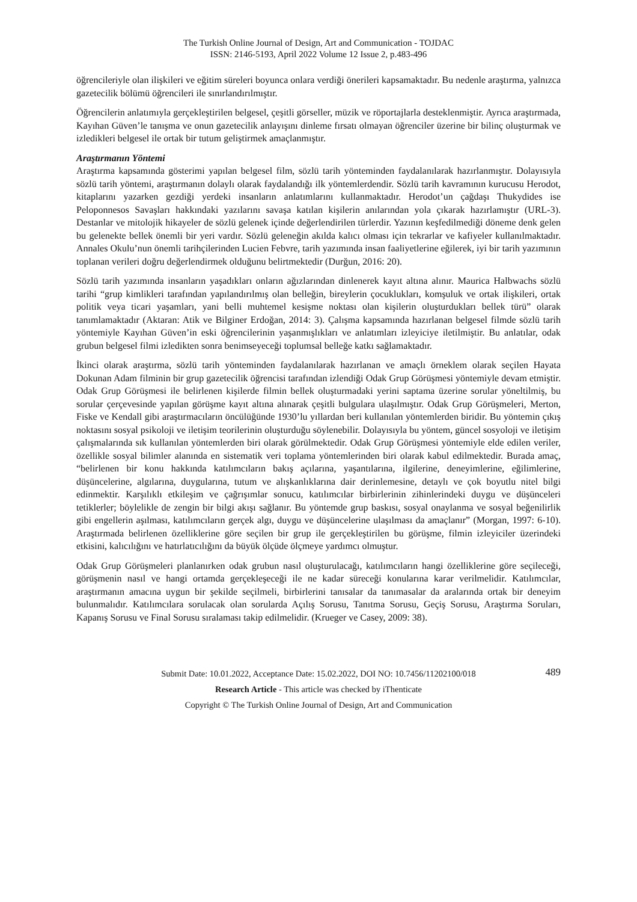The Turkish Online Journal of Design, Art and Communication - TOJDAC
ISSN: 2146-5193, April 2022 Volume 12 Issue 2, p.483-496
öğrencileriyle olan ilişkileri ve eğitim süreleri boyunca onlara verdiği önerileri kapsamaktadır. Bu nedenle araştırma, yalnızca gazetecilik bölümü öğrencileri ile sınırlandırılmıştır.
Öğrencilerin anlatımıyla gerçekleştirilen belgesel, çeşitli görseller, müzik ve röportajlarla desteklenmiştir. Ayrıca araştırmada, Kayıhan Güven’le tanışma ve onun gazetecilik anlayışını dinleme fırsatı olmayan öğrenciler üzerine bir bilinç oluşturmak ve izledikleri belgesel ile ortak bir tutum geliştirmek amaçlanmıştır.
Araştırmanın Yöntemi
Araştırma kapsamında gösterimi yapılan belgesel film, sözlü tarih yönteminden faydalanılarak hazırlanmıştır. Dolayısıyla sözlü tarih yöntemi, araştırmanın dolaylı olarak faydalandığı ilk yöntemlerdendir. Sözlü tarih kavramının kurucusu Herodot, kitaplarını yazarken gezdiği yerdeki insanların anlatımlarını kullanmaktadır. Herodot’un çağdaşı Thukydides ise Peloponnesos Savaşları hakkındaki yazılarını savaşa katılan kişilerin anılarından yola çıkarak hazırlamıştır (URL-3). Destanlar ve mitolojik hikayeler de sözlü gelenek içinde değerlendirilen türlerdir. Yazının keşfedilmediği döneme denk gelen bu gelenekte bellek önemli bir yeri vardır. Sözlü geleneğin akılda kalıcı olması için tekrarlar ve kafiyeler kullanılmaktadır. Annales Okulu’nun önemli tarihçilerinden Lucien Febvre, tarih yazımında insan faaliyetlerine eğilerek, iyi bir tarih yazımının toplanan verileri doğru değerlendirmek olduğunu belirtmektedir (Durğun, 2016: 20).
Sözlü tarih yazımında insanların yaşadıkları onların ağızlarından dinlenerek kayıt altına alınır. Maurica Halbwachs sözlü tarihi “grup kimlikleri tarafından yapılandırılmış olan belleğin, bireylerin çocuklukları, komşuluk ve ortak ilişkileri, ortak politik veya ticari yaşamları, yani belli muhtemel kesişme noktası olan kişilerin oluşturdukları bellek türü” olarak tanımlamaktadır (Aktaran: Atik ve Bilginer Erdoğan, 2014: 3). Çalışma kapsamında hazırlanan belgesel filmde sözlü tarih yöntemiyle Kayıhan Güven’in eski öğrencilerinin yaşanmışlıkları ve anlatımları izleyiciye iletilmiştir. Bu anlatılar, odak grubun belgesel filmi izledikten sonra benimseyeceği toplumsal belleğe katkı sağlamaktadır.
İkinci olarak araştırma, sözlü tarih yönteminden faydalanılarak hazırlanan ve amaçlı örneklem olarak seçilen Hayata Dokunan Adam filminin bir grup gazetecilik öğrencisi tarafından izlendiği Odak Grup Görüşmesi yöntemiyle devam etmiştir. Odak Grup Görüşmesi ile belirlenen kişilerde filmin bellek oluşturmadaki yerini saptama üzerine sorular yöneltilmiş, bu sorular çerçevesinde yapılan görüşme kayıt altına alınarak çeşitli bulgulara ulaşılmıştır. Odak Grup Görüşmeleri, Merton, Fiske ve Kendall gibi araştırmacıların öncülüğünde 1930’lu yıllardan beri kullanılan yöntemlerden biridir. Bu yöntemin çıkış noktasını sosyal psikoloji ve iletişim teorilerinin oluşturduğu söylenebilir. Dolayısıyla bu yöntem, güncel sosyoloji ve iletişim çalışmalarında sık kullanılan yöntemlerden biri olarak görülmektedir. Odak Grup Görüşmesi yöntemiyle elde edilen veriler, özellikle sosyal bilimler alanında en sistematik veri toplama yöntemlerinden biri olarak kabul edilmektedir. Burada amaç, “belirlenen bir konu hakkında katılımcıların bakış açılarına, yaşantılarına, ilgilerine, deneyimlerine, eğilimlerine, düşüncelerine, algılarına, duygularına, tutum ve alışkanlıklarına dair derinlemesine, detaylı ve çok boyutlu nitel bilgi edinmektir. Karşılıklı etkileşim ve çağrışımlar sonucu, katılımcılar birbirlerinin zihinlerindeki duygu ve düşünceleri tetiklerler; böylelikle de zengin bir bilgi akışı sağlanır. Bu yöntemde grup baskısı, sosyal onaylanma ve sosyal beğenilirlik gibi engellerin aşılması, katılımcıların gerçek algı, duygu ve düşüncelerine ulaşılması da amaçlanır” (Morgan, 1997: 6-10). Araştırmada belirlenen özelliklerine göre seçilen bir grup ile gerçekleştirilen bu görüşme, filmin izleyiciler üzerindeki etkisini, kalıcılığını ve hatırlatıcılığını da büyük ölçüde ölçmeye yardımcı olmuştur.
Odak Grup Görüşmeleri planlanırken odak grubun nasıl oluşturulacağı, katılımcıların hangi özelliklerine göre seçileceği, görüşmenin nasıl ve hangi ortamda gerçekleşeceği ile ne kadar süreceği konularına karar verilmelidir. Katılımcılar, araştırmanın amacına uygun bir şekilde seçilmeli, birbirlerini tanısalar da tanımasalar da aralarında ortak bir deneyim bulunmalıdır. Katılımcılara sorulacak olan sorularda Açılış Sorusu, Tanıtma Sorusu, Geçiş Sorusu, Araştırma Soruları, Kapanış Sorusu ve Final Sorusu sıralaması takip edilmelidir. (Krueger ve Casey, 2009: 38).
489 Submit Date: 10.01.2022, Acceptance Date: 15.02.2022, DOI NO: 10.7456/11202100/018
Research Article - This article was checked by iThenticate
Copyright © The Turkish Online Journal of Design, Art and Communication